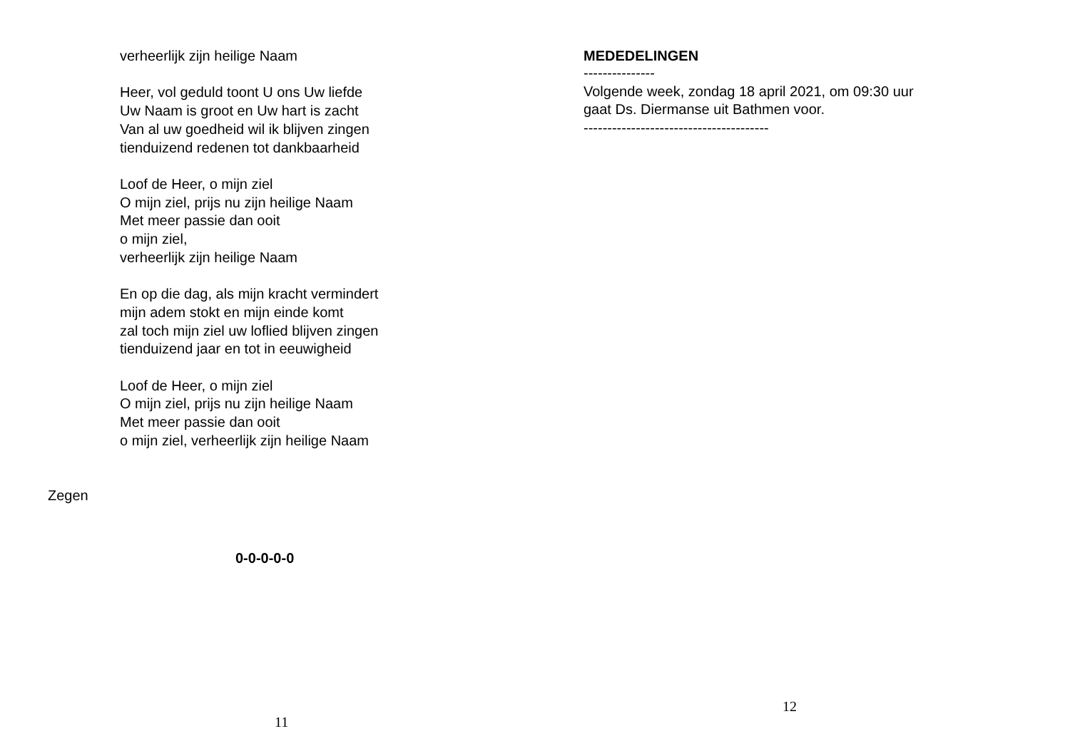verheerlijk zijn heilige Naam
Heer, vol geduld toont U ons Uw liefde
Uw Naam is groot en Uw hart is zacht
Van al uw goedheid wil ik blijven zingen
tienduizend redenen tot dankbaarheid
Loof de Heer, o mijn ziel
O mijn ziel, prijs nu zijn heilige Naam
Met meer passie dan ooit
o mijn ziel,
verheerlijk zijn heilige Naam
En op die dag, als mijn kracht vermindert
mijn adem stokt en mijn einde komt
zal toch mijn ziel uw loflied blijven zingen
tienduizend jaar en tot in eeuwigheid
Loof de Heer, o mijn ziel
O mijn ziel, prijs nu zijn heilige Naam
Met meer passie dan ooit
o mijn ziel, verheerlijk zijn heilige Naam
Zegen
0-0-0-0-0
11
MEDEDELINGEN
---------------
Volgende week, zondag 18 april 2021, om 09:30 uur
gaat Ds. Diermanse uit Bathmen voor.
---------------------------------------
12